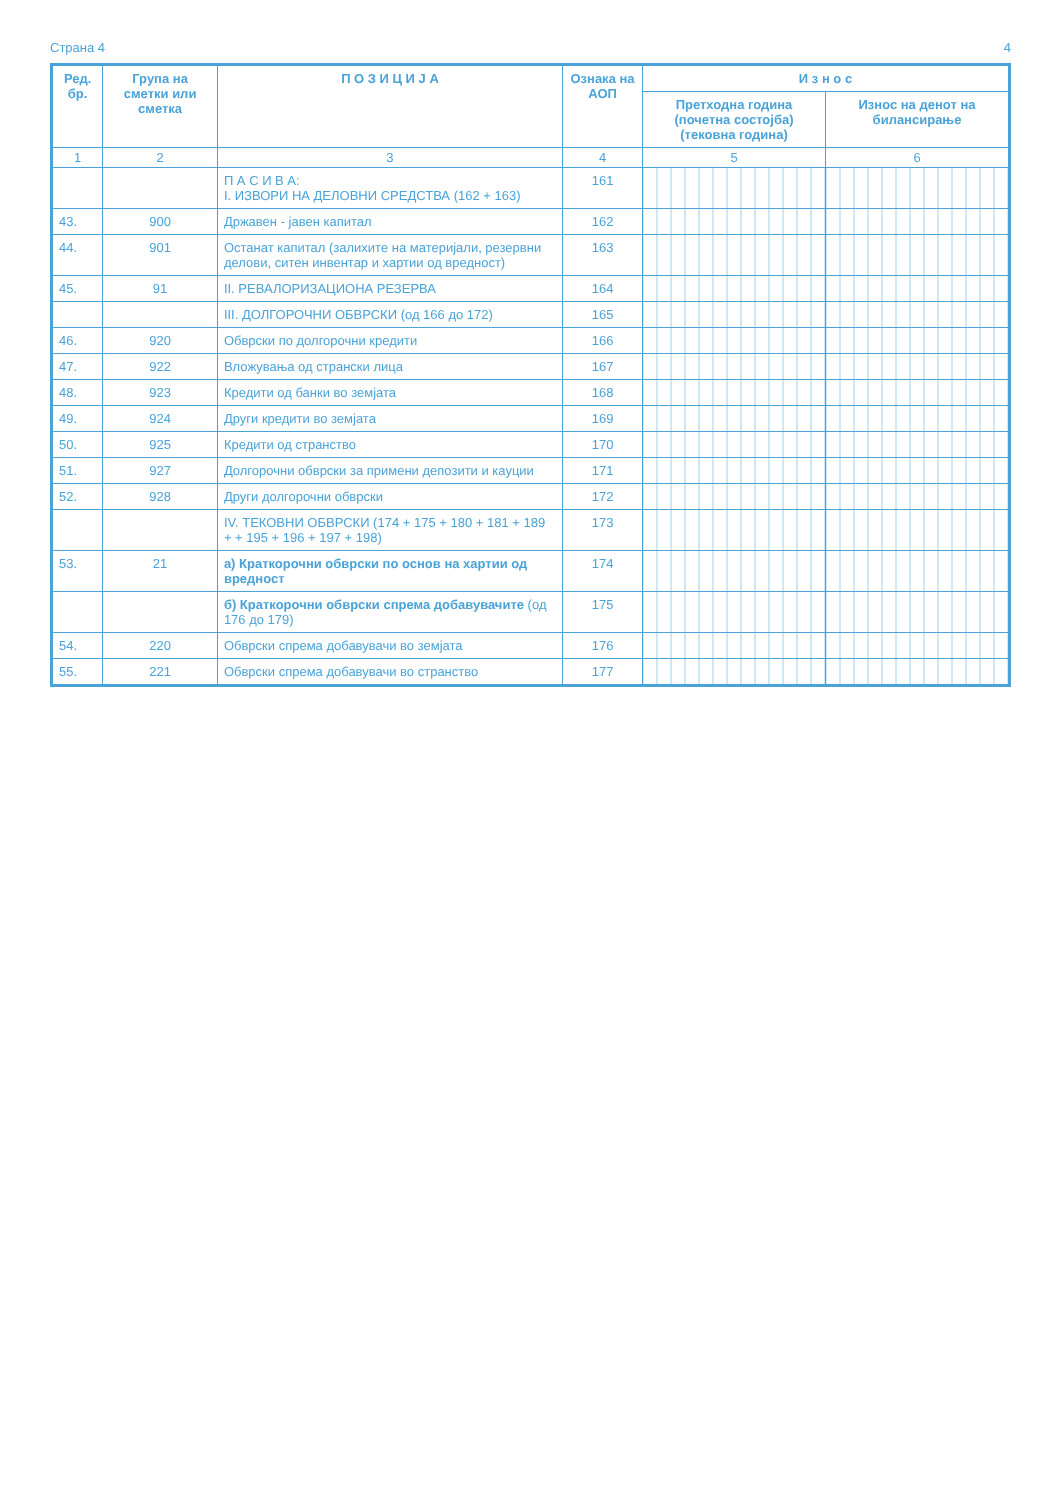Страна 4 4
| Ред. бр. | Група на сметки или сметка | П О З И Ц И Ј А | Ознака на АОП | И з н о с | |
| --- | --- | --- | --- | --- | --- |
| | | | | Претходна година (почетна состојба) (тековна година) | Износ на денот на билансирање |
| 1 | 2 | 3 | 4 | 5 | 6 |
| | | П А С И В А: I. ИЗВОРИ НА ДЕЛОВНИ СРЕДСТВА (162 + 163) | 161 | | |
| 43. | 900 | Државен - јавен капитал | 162 | | |
| 44. | 901 | Останат капитал (залихите на материјали, резервни делови, ситен инвентар и хартии од вредност) | 163 | | |
| 45. | 91 | II. РЕВАЛОРИЗАЦИОНА РЕЗЕРВА | 164 | | |
| | | III. ДОЛГОРОЧНИ ОБВРСКИ (од 166 до 172) | 165 | | |
| 46. | 920 | Обврски по долгорочни кредити | 166 | | |
| 47. | 922 | Вложувања од странски лица | 167 | | |
| 48. | 923 | Кредити од банки во земјата | 168 | | |
| 49. | 924 | Други кредити во земјата | 169 | | |
| 50. | 925 | Кредити од странство | 170 | | |
| 51. | 927 | Долгорочни обврски за примени депозити и кауции | 171 | | |
| 52. | 928 | Други долгорочни обврски | 172 | | |
| | | IV. ТЕКОВНИ ОБВРСКИ (174 + 175 + 180 + 181 + 189 + + 195 + 196 + 197 + 198) | 173 | | |
| 53. | 21 | а) Краткорочни обврски по основ на хартии од вредност | 174 | | |
| | | б) Краткорочни обврски спрема добавувачите (од 176 до 179) | 175 | | |
| 54. | 220 | Обврски спрема добавувачи во земјата | 176 | | |
| 55. | 221 | Обврски спрема добавувачи во странство | 177 | | |